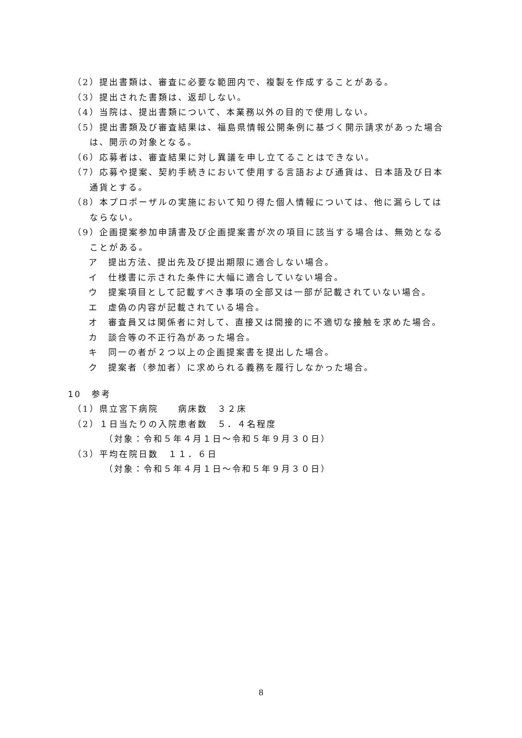（2）提出書類は、審査に必要な範囲内で、複製を作成することがある。
（3）提出された書類は、返却しない。
（4）当院は、提出書類について、本業務以外の目的で使用しない。
（5）提出書類及び審査結果は、福島県情報公開条例に基づく開示請求があった場合は、開示の対象となる。
（6）応募者は、審査結果に対し異議を申し立てることはできない。
（7）応募や提案、契約手続きにおいて使用する言語および通貨は、日本語及び日本通貨とする。
（8）本プロポーザルの実施において知り得た個人情報については、他に漏らしてはならない。
（9）企画提案参加申請書及び企画提案書が次の項目に該当する場合は、無効となることがある。
ア　提出方法、提出先及び提出期限に適合しない場合。
イ　仕様書に示された条件に大幅に適合していない場合。
ウ　提案項目として記載すべき事項の全部又は一部が記載されていない場合。
エ　虚偽の内容が記載されている場合。
オ　審査員又は関係者に対して、直接又は間接的に不適切な接触を求めた場合。
カ　談合等の不正行為があった場合。
キ　同一の者が２つ以上の企画提案書を提出した場合。
ク　提案者（参加者）に求められる義務を履行しなかった場合。
10　参考
（1）県立宮下病院　　病床数　３２床
（2）１日当たりの入院患者数　５．４名程度
（対象：令和５年４月１日～令和５年９月３０日）
（3）平均在院日数　１１．６日
（対象：令和５年４月１日～令和５年９月３０日）
8